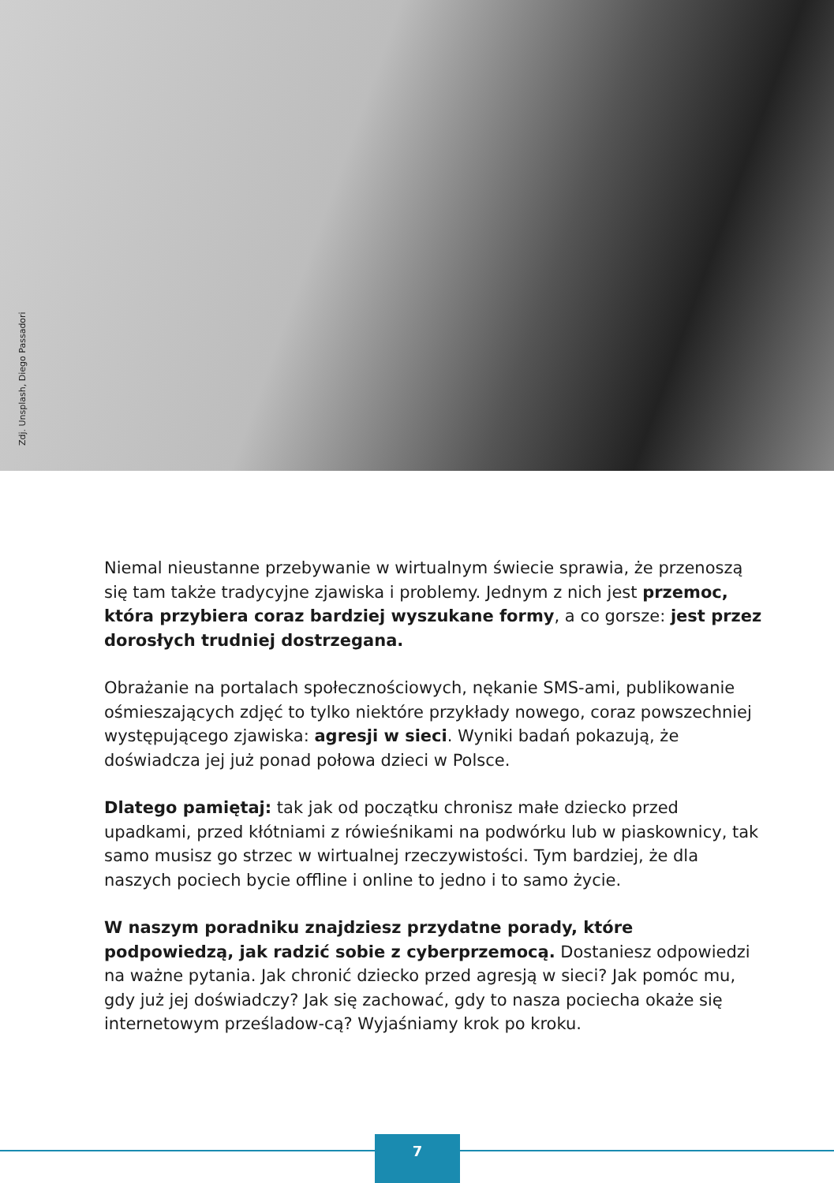Zdj. Unsplash, Diego Passadori
Niemal nieustanne przebywanie w wirtualnym świecie sprawia, że przenoszą się tam także tradycyjne zjawiska i problemy. Jednym z nich jest przemoc, która przybiera coraz bardziej wyszukane formy, a co gorsze: jest przez dorosłych trudniej dostrzegana.
Obrażanie na portalach społecznościowych, nękanie SMS-ami, publikowanie ośmieszających zdjęć to tylko niektóre przykłady nowego, coraz powszechniej występującego zjawiska: agresji w sieci. Wyniki badań pokazują, że doświadcza jej już ponad połowa dzieci w Polsce.
Dlatego pamiętaj: tak jak od początku chronisz małe dziecko przed upadkami, przed kłótniami z rówieśnikami na podwórku lub w piaskownicy, tak samo musisz go strzec w wirtualnej rzeczywistości. Tym bardziej, że dla naszych pociech bycie offline i online to jedno i to samo życie.
W naszym poradniku znajdziesz przydatne porady, które podpowiedzą, jak radzić sobie z cyberprzemocą. Dostaniesz odpowiedzi na ważne pytania. Jak chronić dziecko przed agresją w sieci? Jak pomóc mu, gdy już jej doświadczy? Jak się zachować, gdy to nasza pociecha okaże się internetowym prześladow-cą? Wyjaśniamy krok po kroku.
7